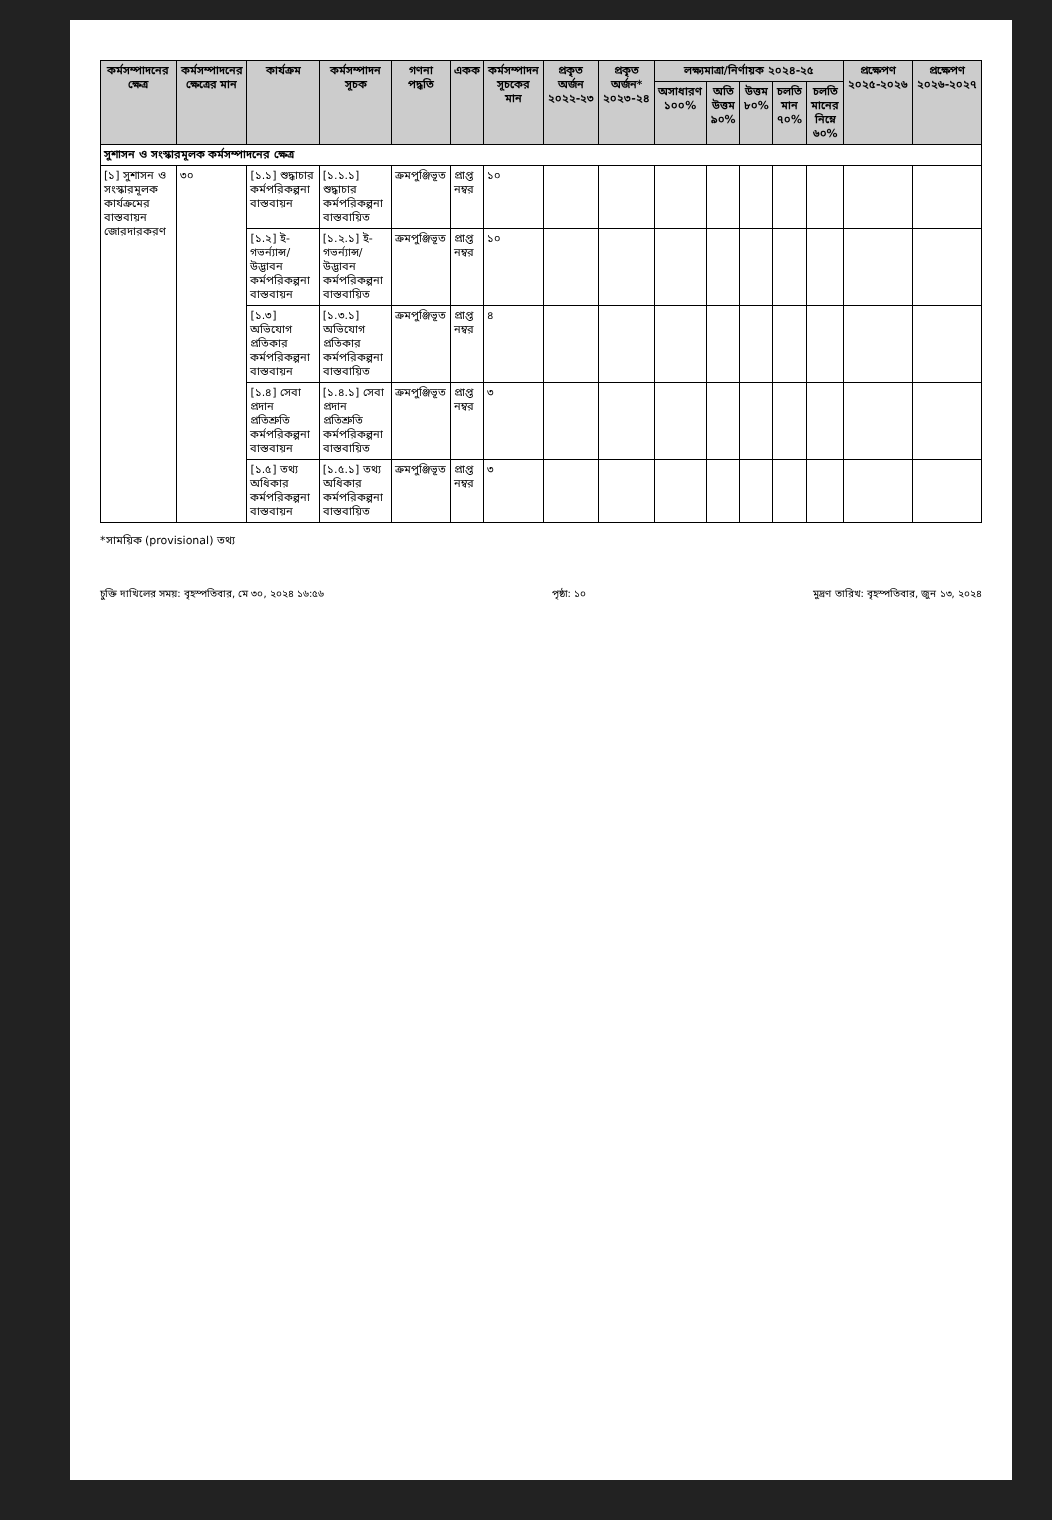| কর্মসম্পাদনের ক্ষেত্র | কর্মসম্পাদনের ক্ষেত্রের মান | কার্যক্রম | কর্মসম্পাদন সূচক | গণনা পদ্ধতি | একক | কর্মসম্পাদন সূচকের মান | প্রকৃত অর্জন ২০২২-২৩ | প্রকৃত অর্জন* ২০২৩-২৪ | লক্ষ্যমাত্রা/নির্ণায়ক ২০২৪-২৫ | | | | | প্রক্ষেপণ ২০২৫-২০২৬ | প্রক্ষেপণ ২০২৬-২০২৭ |
| --- | --- | --- | --- | --- | --- | --- | --- | --- | --- | --- | --- | --- | --- | --- | --- |
| | | | | | | | | | অসাধারণ ১০০% | অতি উত্তম ৯০% | উত্তম ৮০% | চলতি মান ৭০% | চলতি মানের নিম্নে ৬০% | | |
| সুশাসন ও সংস্কারমূলক কর্মসম্পাদনের ক্ষেত্র | | | | | | | | | | | | | | | |
| [১] সুশাসন ও সংস্কারমূলক কার্যক্রমের বাস্তবায়ন জোরদারকরণ | ৩০ | [১.১] শুদ্ধাচার কর্মপরিকল্পনা বাস্তবায়ন | [১.১.১] শুদ্ধাচার কর্মপরিকল্পনা বাস্তবায়িত | ক্রমপুঞ্জিভূত | প্রাপ্ত নম্বর | ১০ | | | | | | | | | |
| | | [১.২] ই-গভর্ন্যান্স/ উদ্ভাবন কর্মপরিকল্পনা বাস্তবায়ন | [১.২.১] ই-গভর্ন্যান্স/ উদ্ভাবন কর্মপরিকল্পনা বাস্তবায়িত | ক্রমপুঞ্জিভূত | প্রাপ্ত নম্বর | ১০ | | | | | | | | | |
| | | [১.৩] অভিযোগ প্রতিকার কর্মপরিকল্পনা বাস্তবায়ন | [১.৩.১] অভিযোগ প্রতিকার কর্মপরিকল্পনা বাস্তবায়িত | ক্রমপুঞ্জিভূত | প্রাপ্ত নম্বর | ৪ | | | | | | | | | |
| | | [১.৪] সেবা প্রদান প্রতিশ্রুতি কর্মপরিকল্পনা বাস্তবায়ন | [১.৪.১] সেবা প্রদান প্রতিশ্রুতি কর্মপরিকল্পনা বাস্তবায়িত | ক্রমপুঞ্জিভূত | প্রাপ্ত নম্বর | ৩ | | | | | | | | | |
| | | [১.৫] তথ্য অধিকার কর্মপরিকল্পনা বাস্তবায়ন | [১.৫.১] তথ্য অধিকার কর্মপরিকল্পনা বাস্তবায়িত | ক্রমপুঞ্জিভূত | প্রাপ্ত নম্বর | ৩ | | | | | | | | | |
*সাময়িক (provisional) তথ্য
চুক্তি দাখিলের সময়: বৃহস্পতিবার, মে ৩০, ২০২৪ ১৬:৫৬ পৃষ্ঠা: ১০ মুদ্রণ তারিখ: বৃহস্পতিবার, জুন ১৩, ২০২৪